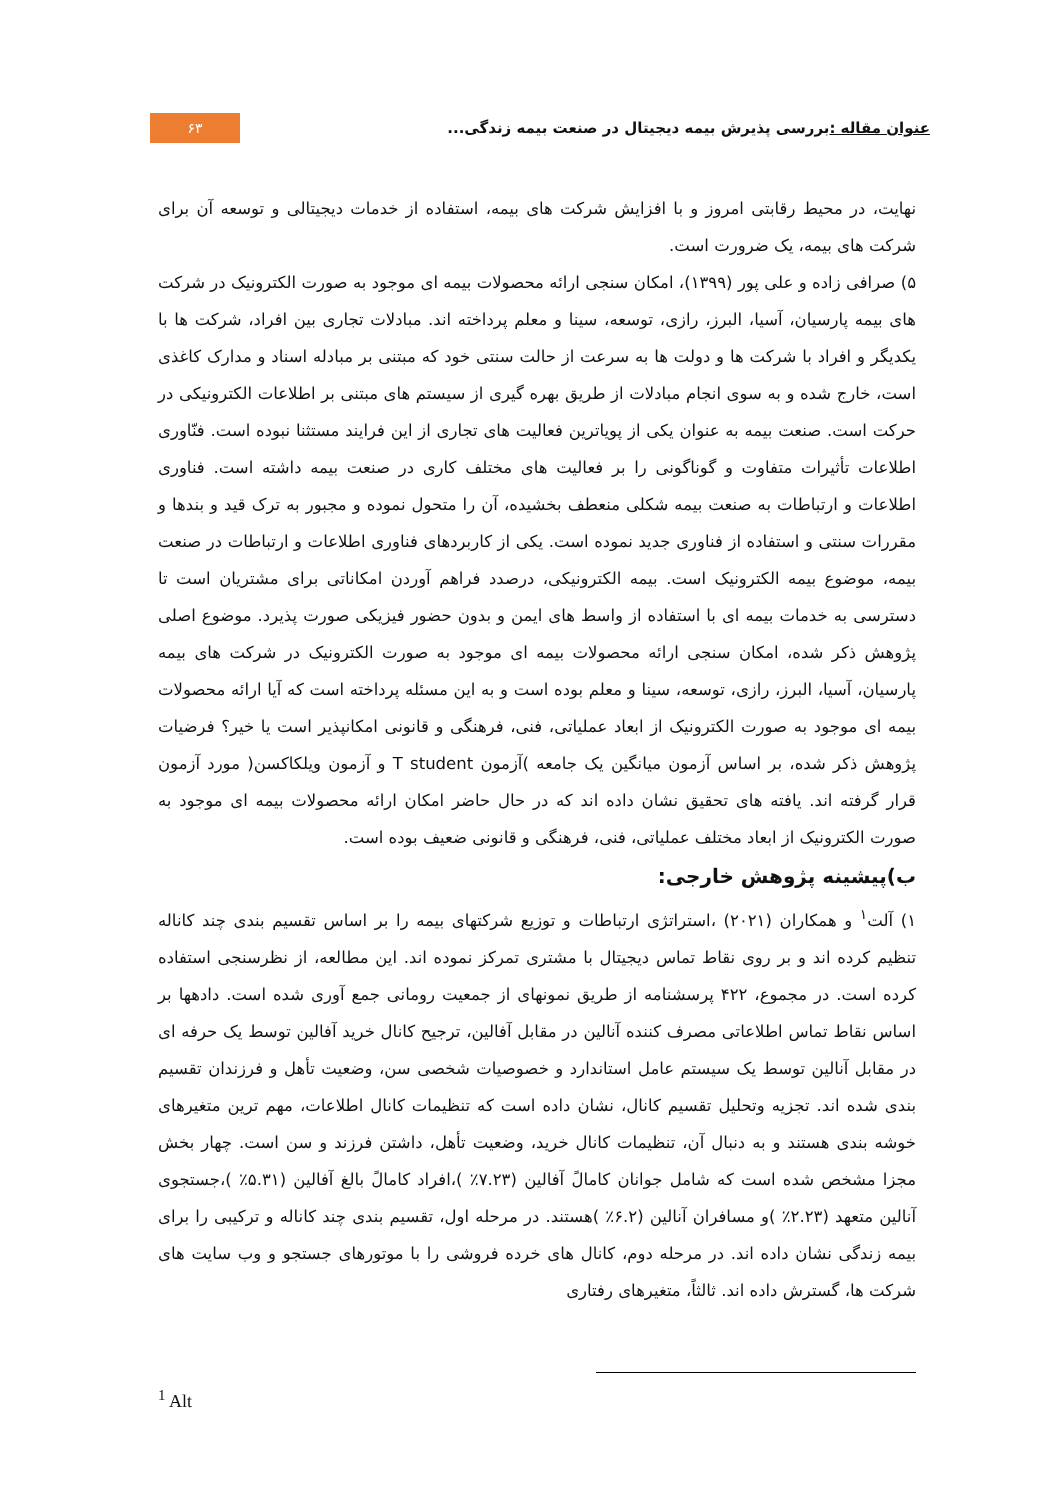عنوان مقاله : بررسی پذیرش بیمه دیجیتال در صنعت بیمه زندگی...
۶۳
نهایت، در محیط رقابتی امروز و با افزایش شرکت های بیمه، استفاده از خدمات دیجیتالی و توسعه آن برای شرکت های بیمه، یک ضرورت است.
۵) صرافی زاده و علی پور (۱۳۹۹)، امکان سنجی ارائه محصولات بیمه ای موجود به صورت الکترونیک در شرکت های بیمه پارسیان، آسیا، البرز، رازی، توسعه، سینا و معلم پرداخته اند. مبادلات تجاری بین افراد، شرکت ها با یکدیگر و افراد با شرکت ها و دولت ها به سرعت از حالت سنتی خود که مبتنی بر مبادله اسناد و مدارک کاغذی است، خارج شده و به سوی انجام مبادلات از طریق بهره گیری از سیستم های مبتنی بر اطلاعات الکترونیکی در حرکت است. صنعت بیمه به عنوان یکی از پویاترین فعالیت های تجاری از این فرایند مستثنا نبوده است. فنّاوری اطلاعات تأثیرات متفاوت و گوناگونی را بر فعالیت های مختلف کاری در صنعت بیمه داشته است. فناوری اطلاعات و ارتباطات به صنعت بیمه شکلی منعطف بخشیده، آن را متحول نموده و مجبور به ترک قید و بندها و مقررات سنتی و استفاده از فناوری جدید نموده است. یکی از کاربردهای فناوری اطلاعات و ارتباطات در صنعت بیمه، موضوع بیمه الکترونیک است. بیمه الکترونیکی، درصدد فراهم آوردن امکاناتی برای مشتریان است تا دسترسی به خدمات بیمه ای با استفاده از واسط های ایمن و بدون حضور فیزیکی صورت پذیرد. موضوع اصلی پژوهش ذکر شده، امکان سنجی ارائه محصولات بیمه ای موجود به صورت الکترونیک در شرکت های بیمه پارسیان، آسیا، البرز، رازی، توسعه، سینا و معلم بوده است و به این مسئله پرداخته است که آیا ارائه محصولات بیمه ای موجود به صورت الکترونیک از ابعاد عملیاتی، فنی، فرهنگی و قانونی امکانپذیر است یا خیر؟ فرضیات پژوهش ذکر شده، بر اساس آزمون میانگین یک جامعه )آزمون T student و آزمون ویلکاکسن( مورد آزمون قرار گرفته اند. یافته های تحقیق نشان داده اند که در حال حاضر امکان ارائه محصولات بیمه ای موجود به صورت الکترونیک از ابعاد مختلف عملیاتی، فنی، فرهنگی و قانونی ضعیف بوده است.
ب)پیشینه پژوهش خارجی:
۱) آلت<sup>۱</sup> و همکاران (۲۰۲۱) ،استراتژی ارتباطات و توزیع شرکتهای بیمه را بر اساس تقسیم بندی چند کاناله تنظیم کرده اند و بر روی نقاط تماس دیجیتال با مشتری تمرکز نموده اند. این مطالعه، از نظرسنجی استفاده کرده است. در مجموع، ۴۲۲ پرسشنامه از طریق نمونهای از جمعیت رومانی جمع آوری شده است. دادهها بر اساس نقاط تماس اطلاعاتی مصرف کننده آنالین در مقابل آفالین، ترجیح کانال خرید آفالین توسط یک حرفه ای در مقابل آنالین توسط یک سیستم عامل استاندارد و خصوصیات شخصی سن، وضعیت تأهل و فرزندان تقسیم بندی شده اند. تجزیه وتحلیل تقسیم کانال، نشان داده است که تنظیمات کانال اطلاعات، مهم ترین متغیرهای خوشه بندی هستند و به دنبال آن، تنظیمات کانال خرید، وضعیت تأهل، داشتن فرزند و سن است. چهار بخش مجزا مشخص شده است که شامل جوانان کامالً آفالین (۷.۲۳٪ )،افراد کامالً بالغ آفالین (۵.۳۱٪ )،جستجوی آنالین متعهد (۲.۲۳٪ )و مسافران آنالین (۶.۲٪ )هستند. در مرحله اول، تقسیم بندی چند کاناله و ترکیبی را برای بیمه زندگی نشان داده اند. در مرحله دوم، کانال های خرده فروشی را با موتورهای جستجو و وب سایت های شرکت ها، گسترش داده اند. ثالثاً، متغیرهای رفتاری
<sup>1</sup> Alt